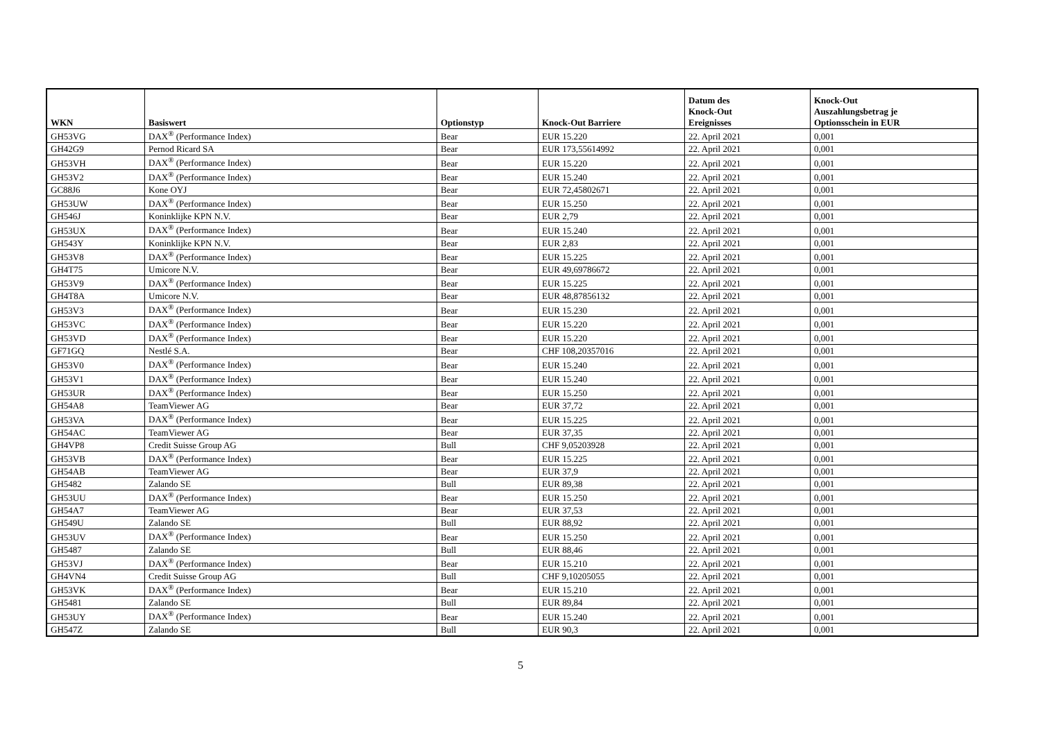| WKN | Basiswert | Optionstyp | Knock-Out Barriere | Datum des Knock-Out Ereignisses | Knock-Out Auszahlungsbetrag je Optionsschein in EUR |
| --- | --- | --- | --- | --- | --- |
| GH53VG | DAX<sup>®</sup> (Performance Index) | Bear | EUR 15.220 | 22. April 2021 | 0,001 |
| GH42G9 | Pernod Ricard SA | Bear | EUR 173,55614992 | 22. April 2021 | 0,001 |
| GH53VH | DAX<sup>®</sup> (Performance Index) | Bear | EUR 15.220 | 22. April 2021 | 0,001 |
| GH53V2 | DAX<sup>®</sup> (Performance Index) | Bear | EUR 15.240 | 22. April 2021 | 0,001 |
| GC88J6 | Kone OYJ | Bear | EUR 72,45802671 | 22. April 2021 | 0,001 |
| GH53UW | DAX<sup>®</sup> (Performance Index) | Bear | EUR 15.250 | 22. April 2021 | 0,001 |
| GH546J | Koninklijke KPN N.V. | Bear | EUR 2,79 | 22. April 2021 | 0,001 |
| GH53UX | DAX<sup>®</sup> (Performance Index) | Bear | EUR 15.240 | 22. April 2021 | 0,001 |
| GH543Y | Koninklijke KPN N.V. | Bear | EUR 2,83 | 22. April 2021 | 0,001 |
| GH53V8 | DAX<sup>®</sup> (Performance Index) | Bear | EUR 15.225 | 22. April 2021 | 0,001 |
| GH4T75 | Umicore N.V. | Bear | EUR 49,69786672 | 22. April 2021 | 0,001 |
| GH53V9 | DAX<sup>®</sup> (Performance Index) | Bear | EUR 15.225 | 22. April 2021 | 0,001 |
| GH4T8A | Umicore N.V. | Bear | EUR 48,87856132 | 22. April 2021 | 0,001 |
| GH53V3 | DAX<sup>®</sup> (Performance Index) | Bear | EUR 15.230 | 22. April 2021 | 0,001 |
| GH53VC | DAX<sup>®</sup> (Performance Index) | Bear | EUR 15.220 | 22. April 2021 | 0,001 |
| GH53VD | DAX<sup>®</sup> (Performance Index) | Bear | EUR 15.220 | 22. April 2021 | 0,001 |
| GF71GQ | Nestlé S.A. | Bear | CHF 108,20357016 | 22. April 2021 | 0,001 |
| GH53V0 | DAX<sup>®</sup> (Performance Index) | Bear | EUR 15.240 | 22. April 2021 | 0,001 |
| GH53V1 | DAX<sup>®</sup> (Performance Index) | Bear | EUR 15.240 | 22. April 2021 | 0,001 |
| GH53UR | DAX<sup>®</sup> (Performance Index) | Bear | EUR 15.250 | 22. April 2021 | 0,001 |
| GH54A8 | TeamViewer AG | Bear | EUR 37,72 | 22. April 2021 | 0,001 |
| GH53VA | DAX<sup>®</sup> (Performance Index) | Bear | EUR 15.225 | 22. April 2021 | 0,001 |
| GH54AC | TeamViewer AG | Bear | EUR 37,35 | 22. April 2021 | 0,001 |
| GH4VP8 | Credit Suisse Group AG | Bull | CHF 9,05203928 | 22. April 2021 | 0,001 |
| GH53VB | DAX<sup>®</sup> (Performance Index) | Bear | EUR 15.225 | 22. April 2021 | 0,001 |
| GH54AB | TeamViewer AG | Bear | EUR 37,9 | 22. April 2021 | 0,001 |
| GH5482 | Zalando SE | Bull | EUR 89,38 | 22. April 2021 | 0,001 |
| GH53UU | DAX<sup>®</sup> (Performance Index) | Bear | EUR 15.250 | 22. April 2021 | 0,001 |
| GH54A7 | TeamViewer AG | Bear | EUR 37,53 | 22. April 2021 | 0,001 |
| GH549U | Zalando SE | Bull | EUR 88,92 | 22. April 2021 | 0,001 |
| GH53UV | DAX<sup>®</sup> (Performance Index) | Bear | EUR 15.250 | 22. April 2021 | 0,001 |
| GH5487 | Zalando SE | Bull | EUR 88,46 | 22. April 2021 | 0,001 |
| GH53VJ | DAX<sup>®</sup> (Performance Index) | Bear | EUR 15.210 | 22. April 2021 | 0,001 |
| GH4VN4 | Credit Suisse Group AG | Bull | CHF 9,10205055 | 22. April 2021 | 0,001 |
| GH53VK | DAX<sup>®</sup> (Performance Index) | Bear | EUR 15.210 | 22. April 2021 | 0,001 |
| GH5481 | Zalando SE | Bull | EUR 89,84 | 22. April 2021 | 0,001 |
| GH53UY | DAX<sup>®</sup> (Performance Index) | Bear | EUR 15.240 | 22. April 2021 | 0,001 |
| GH547Z | Zalando SE | Bull | EUR 90,3 | 22. April 2021 | 0,001 |
5